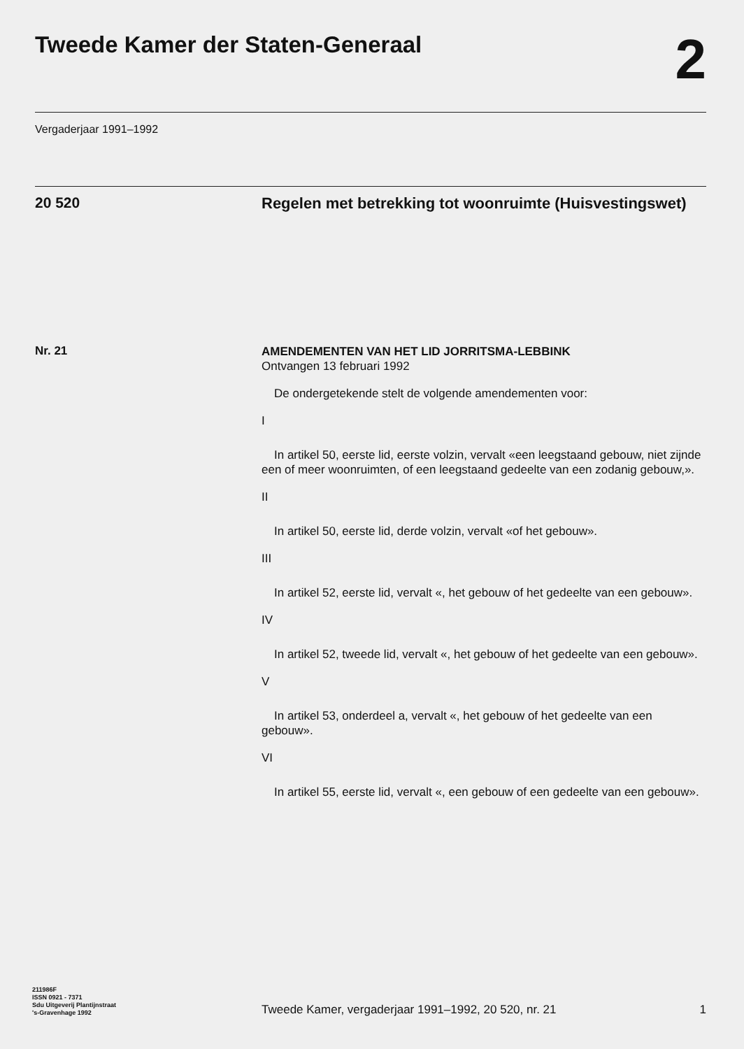Tweede Kamer der Staten-Generaal
2
Vergaderjaar 1991–1992
20 520
Regelen met betrekking tot woonruimte (Huisvestingswet)
Nr. 21
AMENDEMENTEN VAN HET LID JORRITSMA-LEBBINK
Ontvangen 13 februari 1992
De ondergetekende stelt de volgende amendementen voor:
I
In artikel 50, eerste lid, eerste volzin, vervalt «een leegstaand gebouw, niet zijnde een of meer woonruimten, of een leegstaand gedeelte van een zodanig gebouw,».
II
In artikel 50, eerste lid, derde volzin, vervalt «of het gebouw».
III
In artikel 52, eerste lid, vervalt «, het gebouw of het gedeelte van een gebouw».
IV
In artikel 52, tweede lid, vervalt «, het gebouw of het gedeelte van een gebouw».
V
In artikel 53, onderdeel a, vervalt «, het gebouw of het gedeelte van een gebouw».
VI
In artikel 55, eerste lid, vervalt «, een gebouw of een gedeelte van een gebouw».
211986F
ISSN 0921 - 7371
Sdu Uitgeverij Plantijnstraat
's-Gravenhage 1992
Tweede Kamer, vergaderjaar 1991–1992, 20 520, nr. 21
1